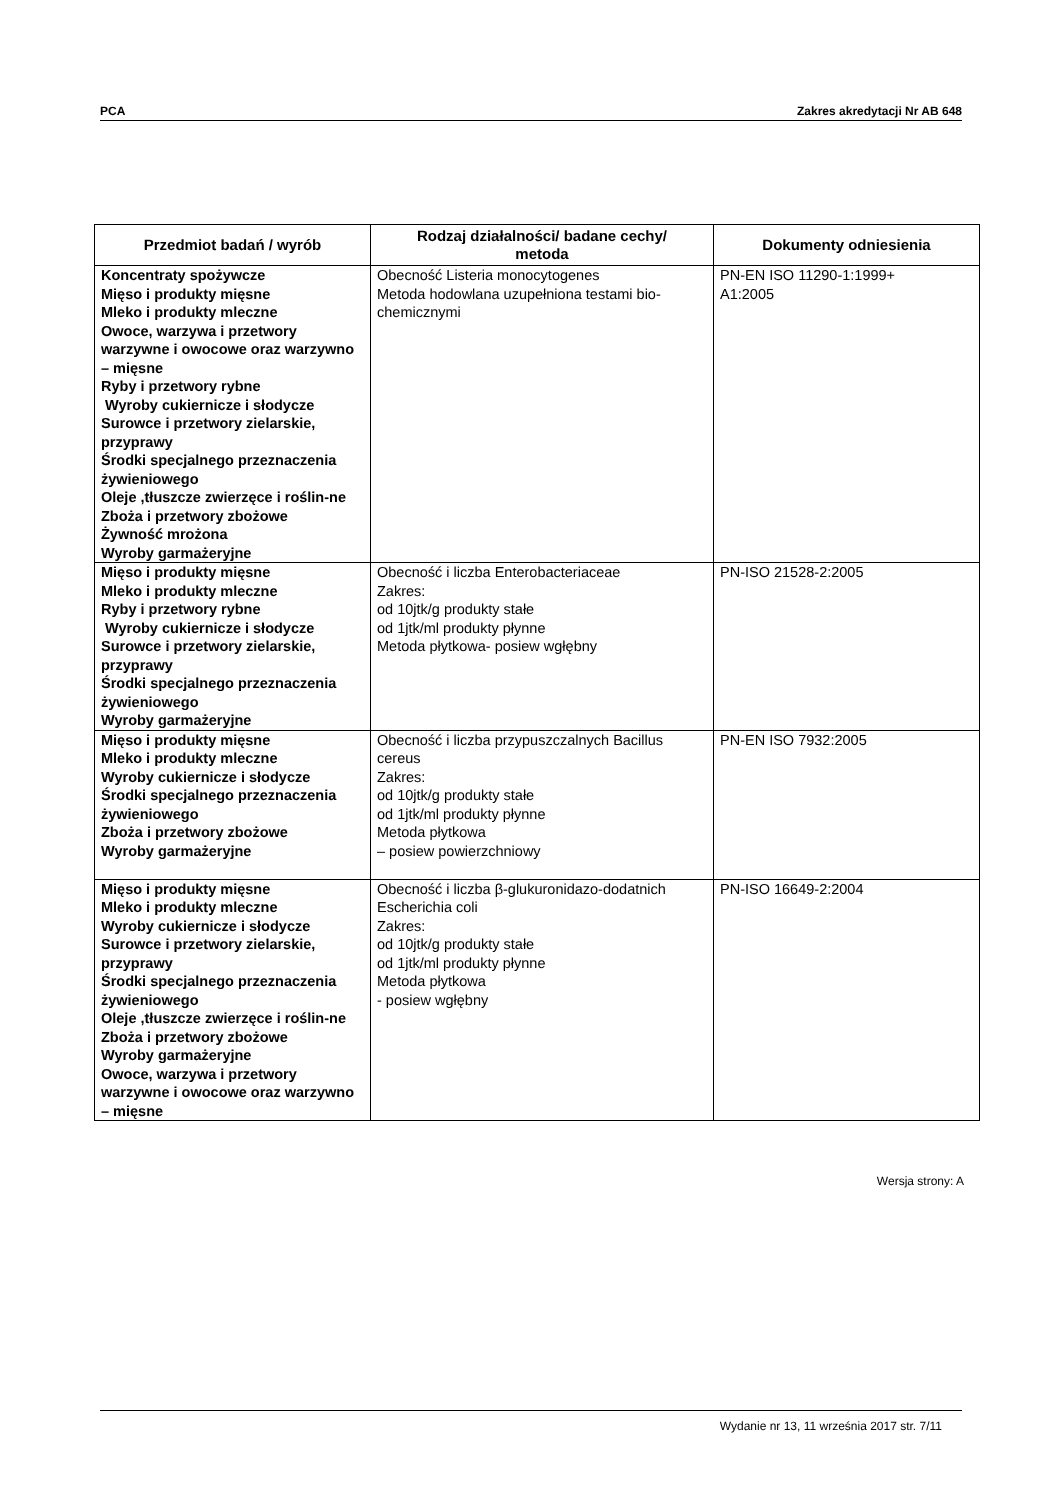PCA Zakres akredytacji Nr AB 648
| Przedmiot badań / wyrób | Rodzaj działalności/ badane cechy/ metoda | Dokumenty odniesienia |
| --- | --- | --- |
| Koncentraty spożywcze Mięso i produkty mięsne Mleko i produkty mleczne Owoce, warzywa i przetwory warzywne i owocowe oraz warzywno – mięsne Ryby i przetwory rybne Wyroby cukiernicze i słodycze Surowce i przetwory zielarskie, przyprawy Środki specjalnego przeznaczenia żywieniowego Oleje ,tłuszcze zwierzęce i roślin-ne Zboża i przetwory zbożowe Żywność mrożona Wyroby garmażeryjne | Obecność Listeria monocytogenes Metoda hodowlana uzupełniona testami bio-chemicznymi | PN-EN ISO 11290-1:1999+ A1:2005 |
| Mięso i produkty mięsne Mleko i produkty mleczne Ryby i przetwory rybne Wyroby cukiernicze i słodycze Surowce i przetwory zielarskie, przyprawy Środki specjalnego przeznaczenia żywieniowego Wyroby garmażeryjne | Obecność i liczba Enterobacteriaceae Zakres: od 10jtk/g produkty stałe od 1jtk/ml produkty płynne Metoda płytkowa- posiew wgłębny | PN-ISO 21528-2:2005 |
| Mięso i produkty mięsne Mleko i produkty mleczne Wyroby cukiernicze i słodycze Środki specjalnego przeznaczenia żywieniowego Zboża i przetwory zbożowe Wyroby garmażeryjne | Obecność i liczba przypuszczalnych Bacillus cereus Zakres: od 10jtk/g produkty stałe od 1jtk/ml produkty płynne Metoda płytkowa – posiew powierzchniowy | PN-EN ISO 7932:2005 |
| Mięso i produkty mięsne Mleko i produkty mleczne Wyroby cukiernicze i słodycze Surowce i przetwory zielarskie, przyprawy Środki specjalnego przeznaczenia żywieniowego Oleje ,tłuszcze zwierzęce i roślin-ne Zboża i przetwory zbożowe Wyroby garmażeryjne Owoce, warzywa i przetwory warzywne i owocowe oraz warzywno – mięsne | Obecność i liczba β-glukuronidazo-dodatnich Escherichia coli Zakres: od 10jtk/g produkty stałe od 1jtk/ml produkty płynne Metoda płytkowa - posiew wgłębny | PN-ISO 16649-2:2004 |
Wersja strony: A
Wydanie nr 13, 11 września 2017 str. 7/11